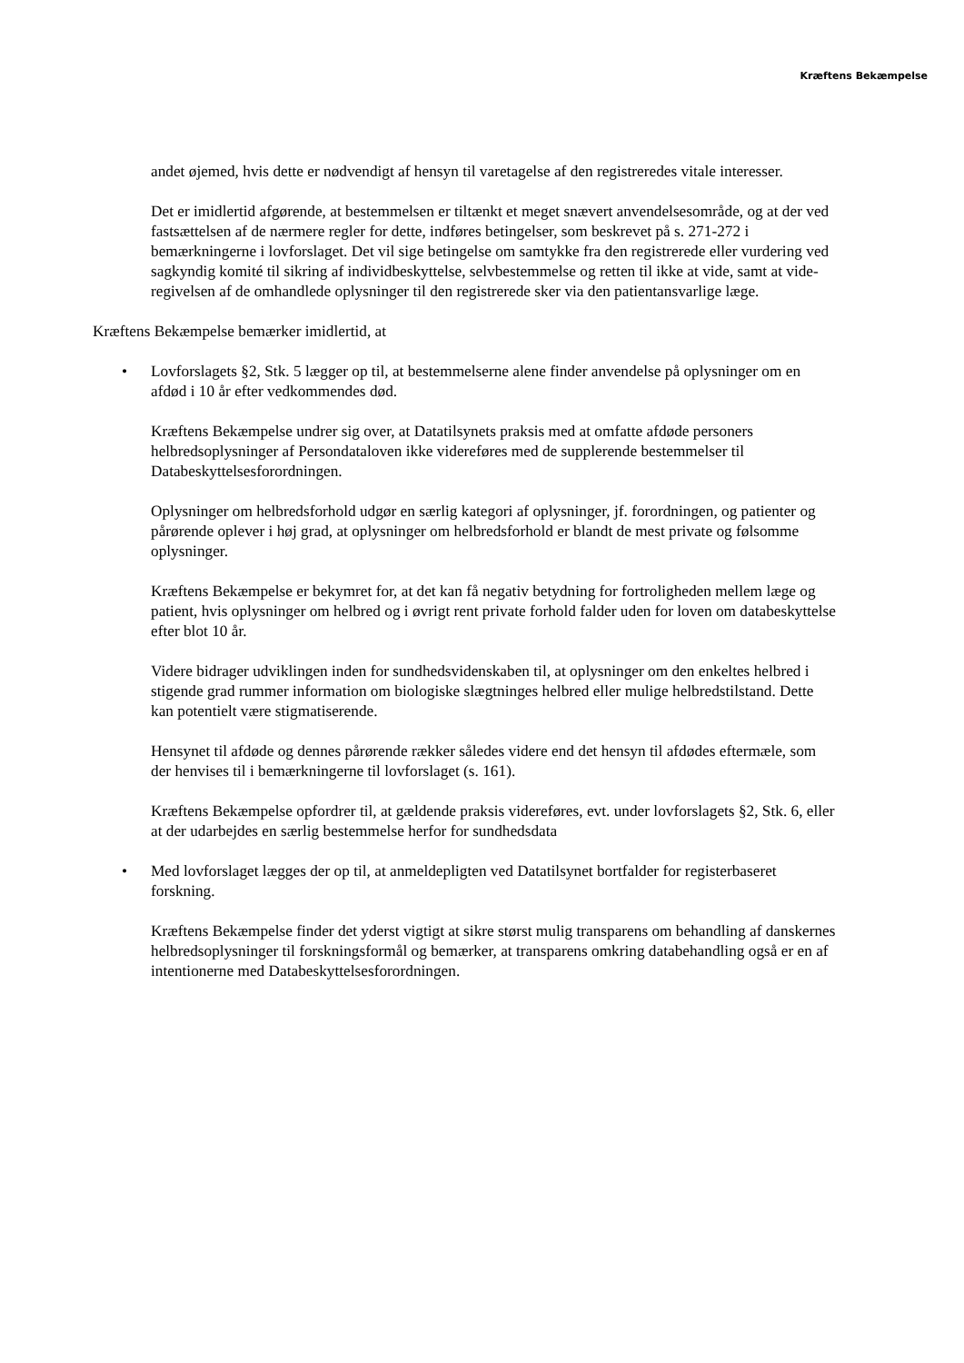Kræftens Bekæmpelse
andet øjemed, hvis dette er nødvendigt af hensyn til varetagelse af den registreredes vitale interesser.
Det er imidlertid afgørende, at bestemmelsen er tiltænkt et meget snævert anvendel­sesområde, og at der ved fastsættelsen af de nærmere regler for dette, indføres betin­gelser, som beskrevet på s. 271-272 i bemærkningerne i lovforslaget. Det vil sige be­tingelse om samtykke fra den registrerede eller vurdering ved sagkyndig komité til sikring af individbeskyttelse, selvbestemmelse og retten til ikke at vide, samt at vide­regivelsen af de omhandlede oplysninger til den registrerede sker via den patientan­svarlige læge.
Kræftens Bekæmpelse bemærker imidlertid, at
• Lovforslagets §2, Stk. 5 lægger op til, at bestemmelserne alene finder anvendelse på oplysninger om en afdød i 10 år efter vedkommendes død.
Kræftens Bekæmpelse undrer sig over, at Datatilsynets praksis med at omfatte afdøde personers helbredsoplysninger af Persondataloven ikke videreføres med de supple­rende bestemmelser til Databeskyttelsesforordningen.
Oplysninger om helbredsforhold udgør en særlig kategori af oplysninger, jf. forordnin­gen, og patienter og pårørende oplever i høj grad, at oplysninger om helbredsforhold er blandt de mest private og følsomme oplysninger.
Kræftens Bekæmpelse er bekymret for, at det kan få negativ betydning for fortroligh­eden mellem læge og patient, hvis oplysninger om helbred og i øvrigt rent private for­hold falder uden for loven om databeskyttelse efter blot 10 år.
Videre bidrager udviklingen inden for sundhedsvidenskaben til, at oplysninger om den enkeltes helbred i stigende grad rummer information om biologiske slægtninges hel­bred eller mulige helbredstilstand. Dette kan potentielt være stigmatiserende.
Hensynet til afdøde og dennes pårørende rækker således videre end det hensyn til af­dødes eftermæle, som der henvises til i bemærkningerne til lovforslaget (s. 161).
Kræftens Bekæmpelse opfordrer til, at gældende praksis videreføres, evt. under lov­forslagets §2, Stk. 6, eller at der udarbejdes en særlig bestemmelse herfor for sund­hedsdata
• Med lovforslaget lægges der op til, at anmeldepligten ved Datatilsynet bortfalder for registerbaseret forskning.
Kræftens Bekæmpelse finder det yderst vigtigt at sikre størst mulig transparens om be­handling af danskernes helbredsoplysninger til forskningsformål og bemærker, at transparens omkring databehandling også er en af intentionerne med Databeskyttelses­forordningen.